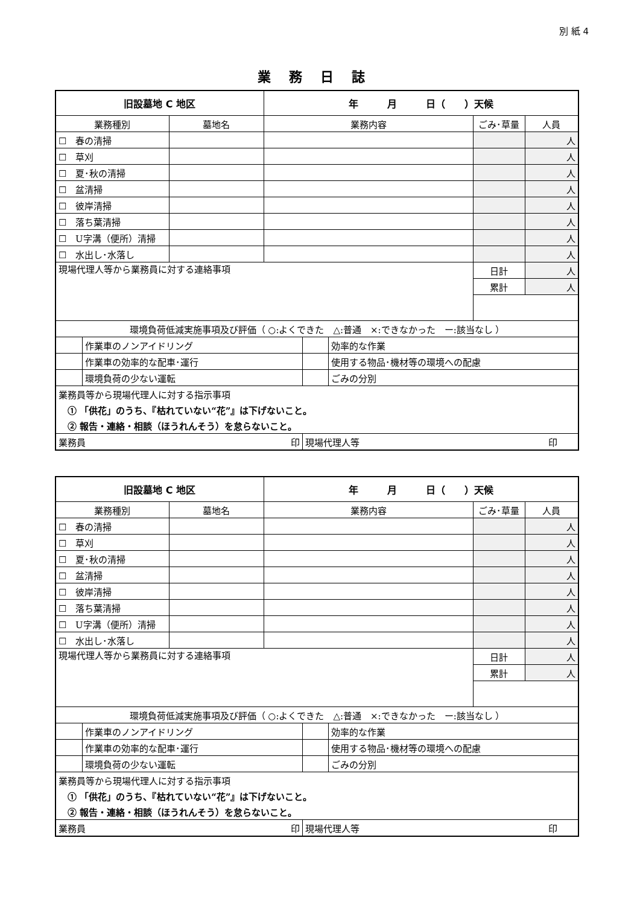別 紙 4
業務日誌
| 旧設墓地 C 地区 | | | 年 月 日（ ）天候 | | | | |
| 業務種別 | | 墓地名 | 業務内容 | | | ごみ･草量 | 人員 |
| ☐ 春の清掃 | | | | | | | 人 |
| ☐ 草刈 | | | | | | | 人 |
| ☐ 夏･秋の清掃 | | | | | | | 人 |
| ☐ 盆清掃 | | | | | | | 人 |
| ☐ 彼岸清掃 | | | | | | | 人 |
| ☐ 落ち葉清掃 | | | | | | | 人 |
| ☐ U字溝（便所）清掃 | | | | | | | 人 |
| ☐ 水出し･水落し | | | | | | | 人 |
| 現場代理人等から業務員に対する連絡事項 | | | | | | 日計 | 人 |
| | | | | | | 累計 | 人 |
| 環境負荷低減実施事項及び評価（ ○:よくできた △:普通 ×:できなかった ー:該当なし ） | | | | | | | |
| | 作業車のノンアイドリング | | | | 効率的な作業 | | |
| | 作業車の効率的な配車･運行 | | | | 使用する物品･機材等の環境への配慮 | | |
| | 環境負荷の少ない運転 | | | | ごみの分別 | | |
| 業務員等から現場代理人に対する指示事項 | | | | | | | |
| ① 「供花」のうち、『枯れていない“花”』は下げないこと。 | | | | | | | |
| ② 報告・連絡・相談（ほうれんそう）を怠らないこと。 | | | | | | | |
| 業務員 印 | | | | 現場代理人等 印 | | | |
| 旧設墓地 C 地区 | | | 年 月 日（ ）天候 | | | | |
| 業務種別 | | 墓地名 | 業務内容 | | | ごみ･草量 | 人員 |
| ☐ 春の清掃 | | | | | | | 人 |
| ☐ 草刈 | | | | | | | 人 |
| ☐ 夏･秋の清掃 | | | | | | | 人 |
| ☐ 盆清掃 | | | | | | | 人 |
| ☐ 彼岸清掃 | | | | | | | 人 |
| ☐ 落ち葉清掃 | | | | | | | 人 |
| ☐ U字溝（便所）清掃 | | | | | | | 人 |
| ☐ 水出し･水落し | | | | | | | 人 |
| 現場代理人等から業務員に対する連絡事項 | | | | | | 日計 | 人 |
| | | | | | | 累計 | 人 |
| 環境負荷低減実施事項及び評価（ ○:よくできた △:普通 ×:できなかった ー:該当なし ） | | | | | | | |
| | 作業車のノンアイドリング | | | | 効率的な作業 | | |
| | 作業車の効率的な配車･運行 | | | | 使用する物品･機材等の環境への配慮 | | |
| | 環境負荷の少ない運転 | | | | ごみの分別 | | |
| 業務員等から現場代理人に対する指示事項 | | | | | | | |
| ① 「供花」のうち、『枯れていない“花”』は下げないこと。 | | | | | | | |
| ② 報告・連絡・相談（ほうれんそう）を怠らないこと。 | | | | | | | |
| 業務員 印 | | | | 現場代理人等 印 | | | |